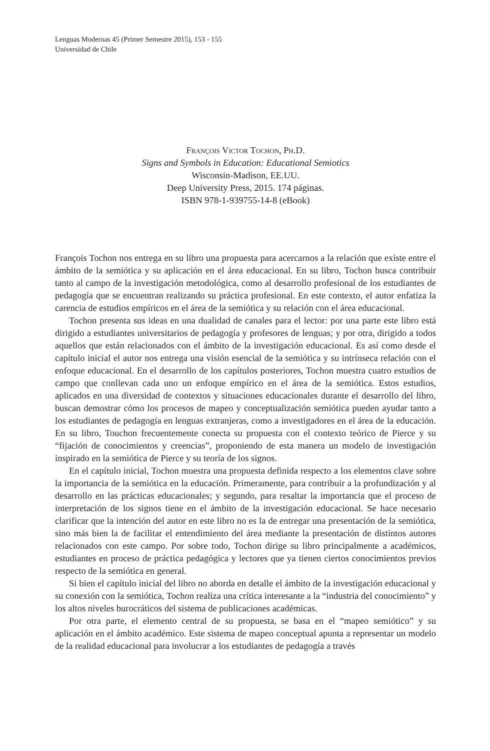Lenguas Modernas 45 (Primer Semestre 2015), 153 - 155
Universidad de Chile
François Victor Tochon, Ph.D.
Signs and Symbols in Education: Educational Semiotics
Wisconsin-Madison, EE.UU.
Deep University Press, 2015. 174 páginas.
ISBN 978-1-939755-14-8 (eBook)
François Tochon nos entrega en su libro una propuesta para acercarnos a la relación que existe entre el ámbito de la semiótica y su aplicación en el área educacional. En su libro, Tochon busca contribuir tanto al campo de la investigación metodológica, como al desarrollo profesional de los estudiantes de pedagogía que se encuentran realizando su práctica profesional. En este contexto, el autor enfatiza la carencia de estudios empíricos en el área de la semiótica y su relación con el área educacional.
Tochon presenta sus ideas en una dualidad de canales para el lector: por una parte este libro está dirigido a estudiantes universitarios de pedagogía y profesores de lenguas; y por otra, dirigido a todos aquellos que están relacionados con el ámbito de la investigación educacional. Es así como desde el capítulo inicial el autor nos entrega una visión esencial de la semiótica y su intrínseca relación con el enfoque educacional. En el desarrollo de los capítulos posteriores, Tochon muestra cuatro estudios de campo que conllevan cada uno un enfoque empírico en el área de la semiótica. Estos estudios, aplicados en una diversidad de contextos y situaciones educacionales durante el desarrollo del libro, buscan demostrar cómo los procesos de mapeo y conceptualización semiótica pueden ayudar tanto a los estudiantes de pedagogía en lenguas extranjeras, como a investigadores en el área de la educación. En su libro, Touchon frecuentemente conecta su propuesta con el contexto teórico de Pierce y su “fijación de conocimientos y creencias”, proponiendo de esta manera un modelo de investigación inspirado en la semiótica de Pierce y su teoría de los signos.
En el capítulo inicial, Tochon muestra una propuesta definida respecto a los elementos clave sobre la importancia de la semiótica en la educación. Primeramente, para contribuir a la profundización y al desarrollo en las prácticas educacionales; y segundo, para resaltar la importancia que el proceso de interpretación de los signos tiene en el ámbito de la investigación educacional. Se hace necesario clarificar que la intención del autor en este libro no es la de entregar una presentación de la semiótica, sino más bien la de facilitar el entendimiento del área mediante la presentación de distintos autores relacionados con este campo. Por sobre todo, Tochon dirige su libro principalmente a académicos, estudiantes en proceso de práctica pedagógica y lectores que ya tienen ciertos conocimientos previos respecto de la semiótica en general.
Si bien el capítulo inicial del libro no aborda en detalle el ámbito de la investigación educacional y su conexión con la semiótica, Tochon realiza una crítica interesante a la “industria del conocimiento” y los altos niveles burocráticos del sistema de publicaciones académicas.
Por otra parte, el elemento central de su propuesta, se basa en el “mapeo semiótico” y su aplicación en el ámbito académico. Este sistema de mapeo conceptual apunta a representar un modelo de la realidad educacional para involucrar a los estudiantes de pedagogía a través